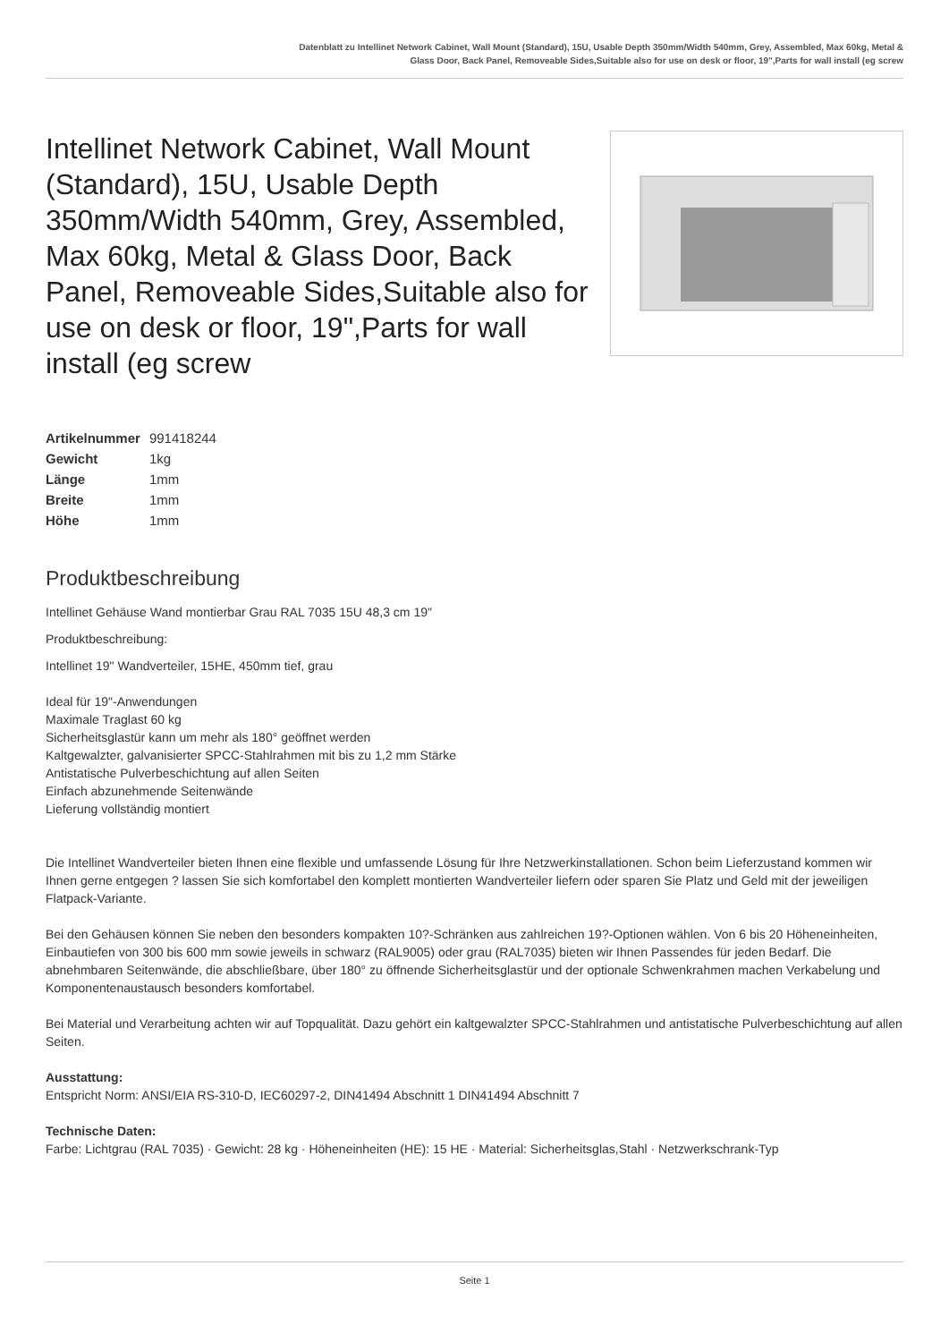Datenblatt zu Intellinet Network Cabinet, Wall Mount (Standard), 15U, Usable Depth 350mm/Width 540mm, Grey, Assembled, Max 60kg, Metal &
Glass Door, Back Panel, Removeable Sides,Suitable also for use on desk or floor, 19",Parts for wall install (eg screw
Intellinet Network Cabinet, Wall Mount (Standard), 15U, Usable Depth 350mm/Width 540mm, Grey, Assembled, Max 60kg, Metal & Glass Door, Back Panel, Removeable Sides,Suitable also for use on desk or floor, 19",Parts for wall install (eg screw
| Artikelnummer | 991418244 |
| Gewicht | 1kg |
| Länge | 1mm |
| Breite | 1mm |
| Höhe | 1mm |
Produktbeschreibung
Intellinet Gehäuse Wand montierbar Grau RAL 7035 15U 48,3 cm 19"
Produktbeschreibung:
Intellinet 19" Wandverteiler, 15HE, 450mm tief, grau
Ideal für 19"-Anwendungen
Maximale Traglast 60 kg
Sicherheitsglastür kann um mehr als 180° geöffnet werden
Kaltgewalzter, galvanisierter SPCC-Stahlrahmen mit bis zu 1,2 mm Stärke
Antistatische Pulverbeschichtung auf allen Seiten
Einfach abzunehmende Seitenwände
Lieferung vollständig montiert
Die Intellinet Wandverteiler bieten Ihnen eine flexible und umfassende Lösung für Ihre Netzwerkinstallationen. Schon beim Lieferzustand kommen wir Ihnen gerne entgegen ? lassen Sie sich komfortabel den komplett montierten Wandverteiler liefern oder sparen Sie Platz und Geld mit der jeweiligen Flatpack-Variante.
Bei den Gehäusen können Sie neben den besonders kompakten 10?-Schränken aus zahlreichen 19?-Optionen wählen. Von 6 bis 20 Höheneinheiten, Einbautiefen von 300 bis 600 mm sowie jeweils in schwarz (RAL9005) oder grau (RAL7035) bieten wir Ihnen Passendes für jeden Bedarf. Die abnehmbaren Seitenwände, die abschließbare, über 180° zu öffnende Sicherheitsglastür und der optionale Schwenkrahmen machen Verkabelung und Komponentenaustausch besonders komfortabel.
Bei Material und Verarbeitung achten wir auf Topqualität. Dazu gehört ein kaltgewalzter SPCC-Stahlrahmen und antistatische Pulverbeschichtung auf allen Seiten.
Ausstattung:
Entspricht Norm: ANSI/EIA RS-310-D, IEC60297-2, DIN41494 Abschnitt 1 DIN41494 Abschnitt 7
Technische Daten:
Farbe: Lichtgrau (RAL 7035) · Gewicht: 28 kg · Höheneinheiten (HE): 15 HE · Material: Sicherheitsglas,Stahl · Netzwerkschrank-Typ
Seite 1